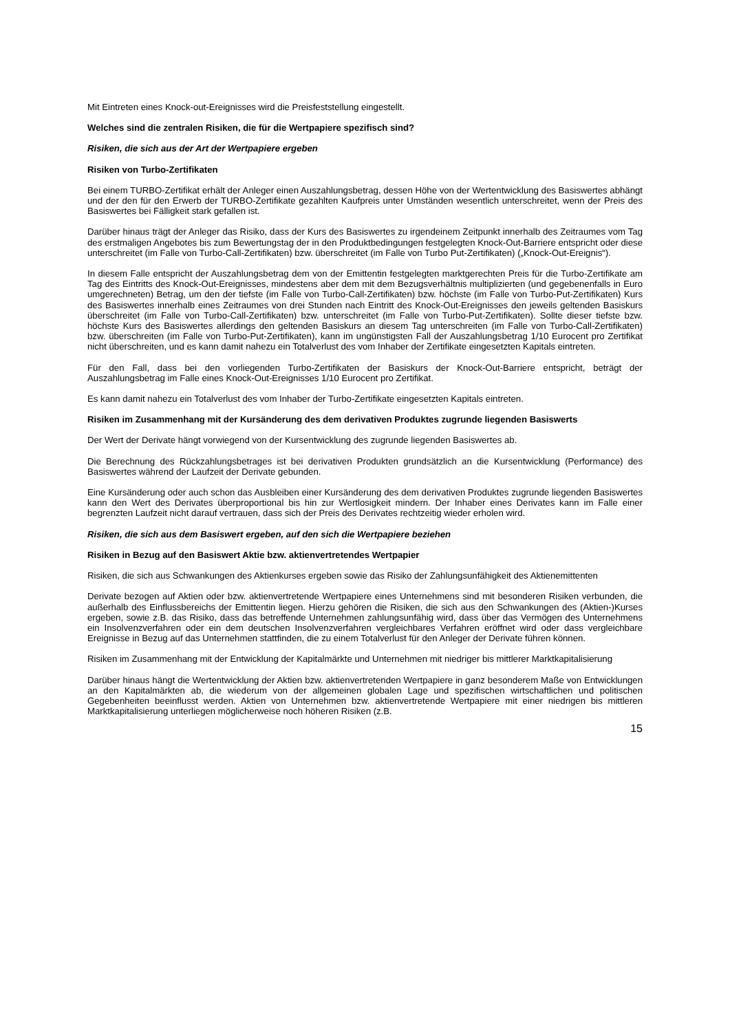Mit Eintreten eines Knock-out-Ereignisses wird die Preisfeststellung eingestellt.
Welches sind die zentralen Risiken, die für die Wertpapiere spezifisch sind?
Risiken, die sich aus der Art der Wertpapiere ergeben
Risiken von Turbo-Zertifikaten
Bei einem TURBO-Zertifikat erhält der Anleger einen Auszahlungsbetrag, dessen Höhe von der Wertentwicklung des Basiswertes abhängt und der den für den Erwerb der TURBO-Zertifikate gezahlten Kaufpreis unter Umständen wesentlich unterschreitet, wenn der Preis des Basiswertes bei Fälligkeit stark gefallen ist.
Darüber hinaus trägt der Anleger das Risiko, dass der Kurs des Basiswertes zu irgendeinem Zeitpunkt innerhalb des Zeitraumes vom Tag des erstmaligen Angebotes bis zum Bewertungstag der in den Produktbedingungen festgelegten Knock-Out-Barriere entspricht oder diese unterschreitet (im Falle von Turbo-Call-Zertifikaten) bzw. überschreitet (im Falle von Turbo Put-Zertifikaten) („Knock-Out-Ereignis“).
In diesem Falle entspricht der Auszahlungsbetrag dem von der Emittentin festgelegten marktgerechten Preis für die Turbo-Zertifikate am Tag des Eintritts des Knock-Out-Ereignisses, mindestens aber dem mit dem Bezugsverhältnis multiplizierten (und gegebenenfalls in Euro umgerechneten) Betrag, um den der tiefste (im Falle von Turbo-Call-Zertifikaten) bzw. höchste (im Falle von Turbo-Put-Zertifikaten) Kurs des Basiswertes innerhalb eines Zeitraumes von drei Stunden nach Eintritt des Knock-Out-Ereignisses den jeweils geltenden Basiskurs überschreitet (im Falle von Turbo-Call-Zertifikaten) bzw. unterschreitet (im Falle von Turbo-Put-Zertifikaten). Sollte dieser tiefste bzw. höchste Kurs des Basiswertes allerdings den geltenden Basiskurs an diesem Tag unterschreiten (im Falle von Turbo-Call-Zertifikaten) bzw. überschreiten (im Falle von Turbo-Put-Zertifikaten), kann im ungünstigsten Fall der Auszahlungsbetrag 1/10 Eurocent pro Zertifikat nicht überschreiten, und es kann damit nahezu ein Totalverlust des vom Inhaber der Zertifikate eingesetzten Kapitals eintreten.
Für den Fall, dass bei den vorliegenden Turbo-Zertifikaten der Basiskurs der Knock-Out-Barriere entspricht, beträgt der Auszahlungsbetrag im Falle eines Knock-Out-Ereignisses 1/10 Eurocent pro Zertifikat.
Es kann damit nahezu ein Totalverlust des vom Inhaber der Turbo-Zertifikate eingesetzten Kapitals eintreten.
Risiken im Zusammenhang mit der Kursänderung des dem derivativen Produktes zugrunde liegenden Basiswerts
Der Wert der Derivate hängt vorwiegend von der Kursentwicklung des zugrunde liegenden Basiswertes ab.
Die Berechnung des Rückzahlungsbetrages ist bei derivativen Produkten grundsätzlich an die Kursentwicklung (Performance) des Basiswertes während der Laufzeit der Derivate gebunden.
Eine Kursänderung oder auch schon das Ausbleiben einer Kursänderung des dem derivativen Produktes zugrunde liegenden Basiswertes kann den Wert des Derivates überproportional bis hin zur Wertlosigkeit mindern. Der Inhaber eines Derivates kann im Falle einer begrenzten Laufzeit nicht darauf vertrauen, dass sich der Preis des Derivates rechtzeitig wieder erholen wird.
Risiken, die sich aus dem Basiswert ergeben, auf den sich die Wertpapiere beziehen
Risiken in Bezug auf den Basiswert Aktie bzw. aktienvertretendes Wertpapier
Risiken, die sich aus Schwankungen des Aktienkurses ergeben sowie das Risiko der Zahlungsunfähigkeit des Aktienemittenten
Derivate bezogen auf Aktien oder bzw. aktienvertretende Wertpapiere eines Unternehmens sind mit besonderen Risiken verbunden, die außerhalb des Einflussbereichs der Emittentin liegen. Hierzu gehören die Risiken, die sich aus den Schwankungen des (Aktien-)Kurses ergeben, sowie z.B. das Risiko, dass das betreffende Unternehmen zahlungsunfähig wird, dass über das Vermögen des Unternehmens ein Insolvenzverfahren oder ein dem deutschen Insolvenzverfahren vergleichbares Verfahren eröffnet wird oder dass vergleichbare Ereignisse in Bezug auf das Unternehmen stattfinden, die zu einem Totalverlust für den Anleger der Derivate führen können.
Risiken im Zusammenhang mit der Entwicklung der Kapitalmärkte und Unternehmen mit niedriger bis mittlerer Marktkapitalisierung
Darüber hinaus hängt die Wertentwicklung der Aktien bzw. aktienvertretenden Wertpapiere in ganz besonderem Maße von Entwicklungen an den Kapitalmärkten ab, die wiederum von der allgemeinen globalen Lage und spezifischen wirtschaftlichen und politischen Gegebenheiten beeinflusst werden. Aktien von Unternehmen bzw. aktienvertretende Wertpapiere mit einer niedrigen bis mittleren Marktkapitalisierung unterliegen möglicherweise noch höheren Risiken (z.B.
15